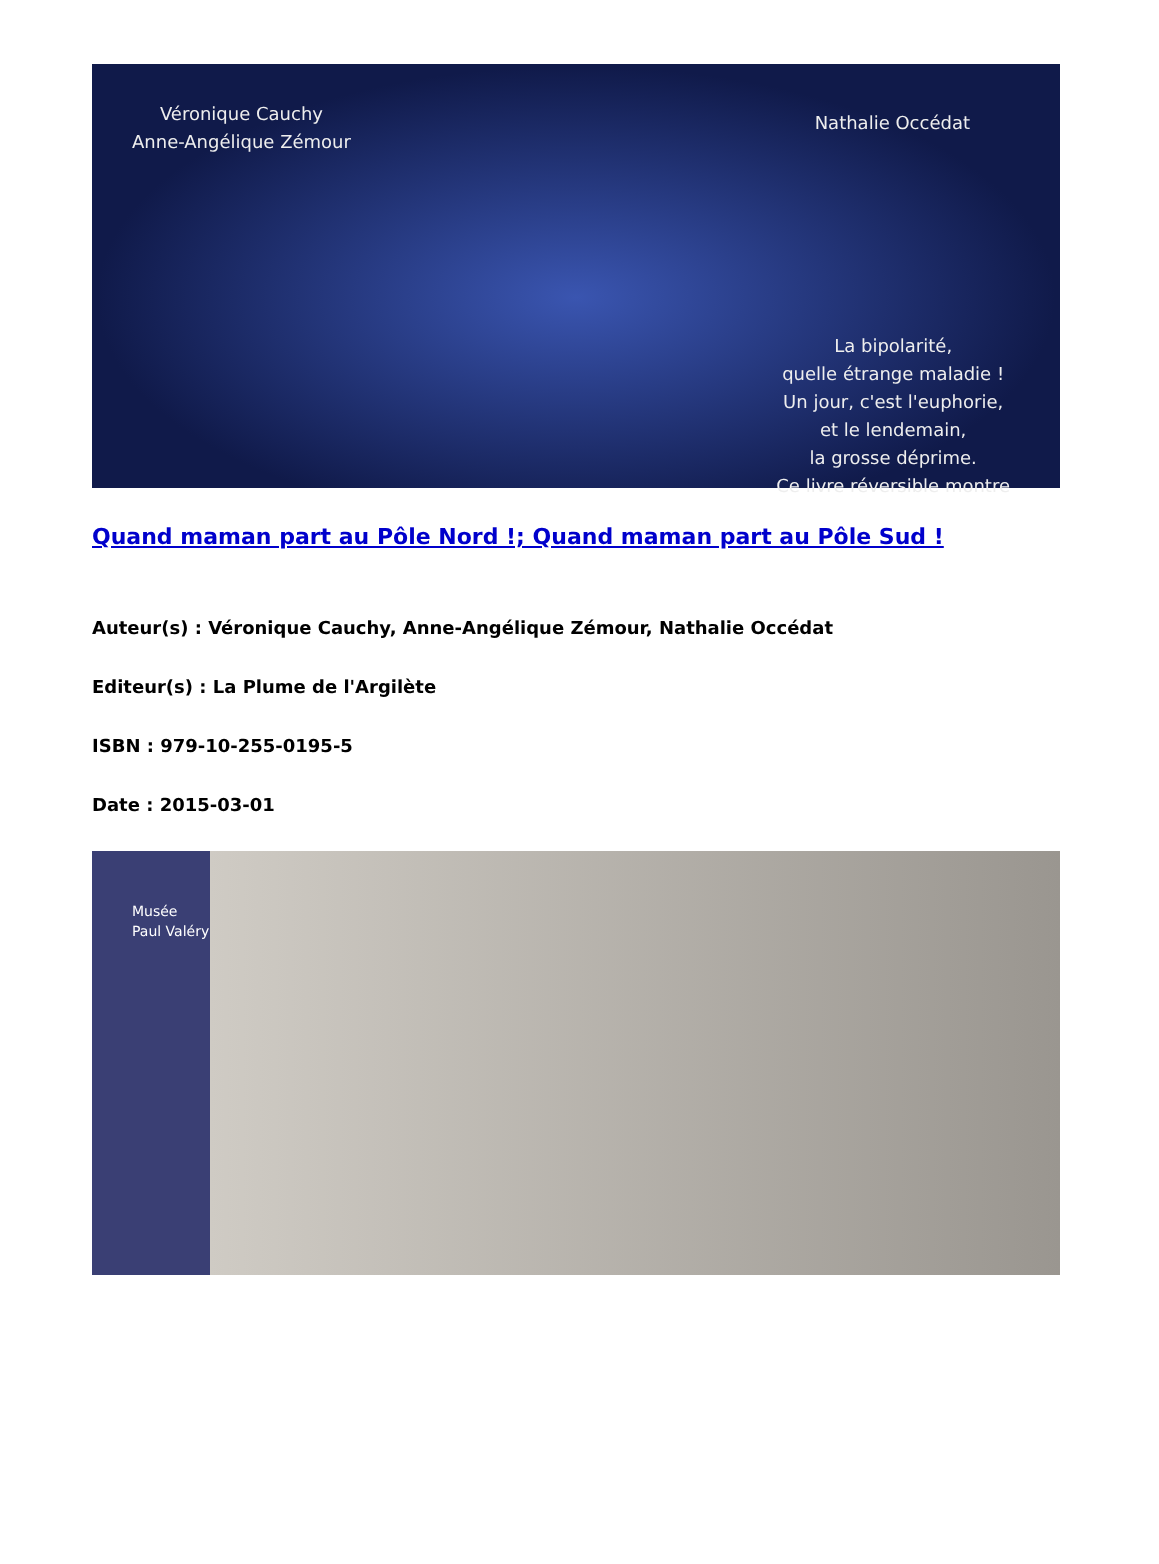Véronique Cauchy
Anne-Angélique Zémour
Nathalie Occédat
La bipolarité,
quelle étrange maladie !
Un jour, c'est l'euphorie,
et le lendemain,
la grosse déprime.
Ce livre réversible montre
Quand maman part au Pôle Nord !; Quand maman part au Pôle Sud !
Auteur(s) : Véronique Cauchy, Anne-Angélique Zémour, Nathalie Occédat
Editeur(s) : La Plume de l'Argilète
ISBN : 979-10-255-0195-5
Date : 2015-03-01
Musée
Paul Valéry